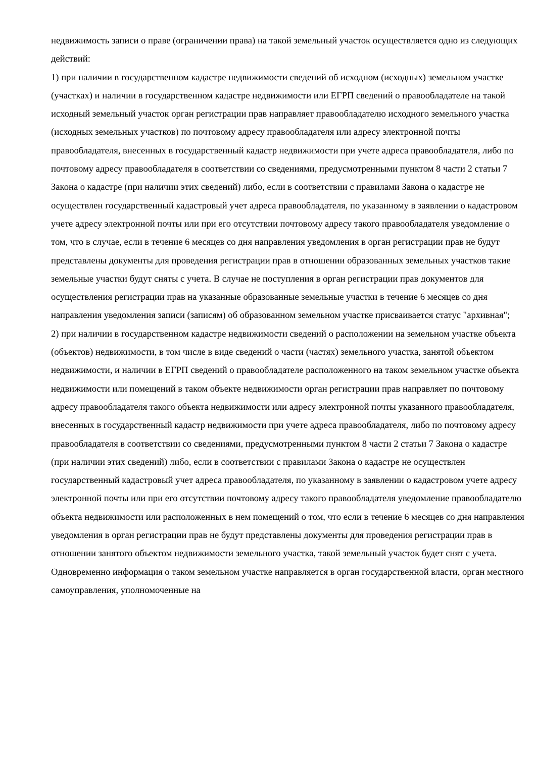недвижимость записи о праве (ограничении права) на такой земельный участок осуществляется одно из следующих действий:
1) при наличии в государственном кадастре недвижимости сведений об исходном (исходных) земельном участке (участках) и наличии в государственном кадастре недвижимости или ЕГРП сведений о правообладателе на такой исходный земельный участок орган регистрации прав направляет правообладателю исходного земельного участка (исходных земельных участков) по почтовому адресу правообладателя или адресу электронной почты правообладателя, внесенных в государственный кадастр недвижимости при учете адреса правообладателя, либо по почтовому адресу правообладателя в соответствии со сведениями, предусмотренными пунктом 8 части 2 статьи 7 Закона о кадастре (при наличии этих сведений) либо, если в соответствии с правилами Закона о кадастре не осуществлен государственный кадастровый учет адреса правообладателя, по указанному в заявлении о кадастровом учете адресу электронной почты или при его отсутствии почтовому адресу такого правообладателя уведомление о том, что в случае, если в течение 6 месяцев со дня направления уведомления в орган регистрации прав не будут представлены документы для проведения регистрации прав в отношении образованных земельных участков такие земельные участки будут сняты с учета. В случае не поступления в орган регистрации прав документов для осуществления регистрации прав на указанные образованные земельные участки в течение 6 месяцев со дня направления уведомления записи (записям) об образованном земельном участке присваивается статус "архивная";
2) при наличии в государственном кадастре недвижимости сведений о расположении на земельном участке объекта (объектов) недвижимости, в том числе в виде сведений о части (частях) земельного участка, занятой объектом недвижимости, и наличии в ЕГРП сведений о правообладателе расположенного на таком земельном участке объекта недвижимости или помещений в таком объекте недвижимости орган регистрации прав направляет по почтовому адресу правообладателя такого объекта недвижимости или адресу электронной почты указанного правообладателя, внесенных в государственный кадастр недвижимости при учете адреса правообладателя, либо по почтовому адресу правообладателя в соответствии со сведениями, предусмотренными пунктом 8 части 2 статьи 7 Закона о кадастре (при наличии этих сведений) либо, если в соответствии с правилами Закона о кадастре не осуществлен государственный кадастровый учет адреса правообладателя, по указанному в заявлении о кадастровом учете адресу электронной почты или при его отсутствии почтовому адресу такого правообладателя уведомление правообладателю объекта недвижимости или расположенных в нем помещений о том, что если в течение 6 месяцев со дня направления уведомления в орган регистрации прав не будут представлены документы для проведения регистрации прав в отношении занятого объектом недвижимости земельного участка, такой земельный участок будет снят с учета. Одновременно информация о таком земельном участке направляется в орган государственной власти, орган местного самоуправления, уполномоченные на